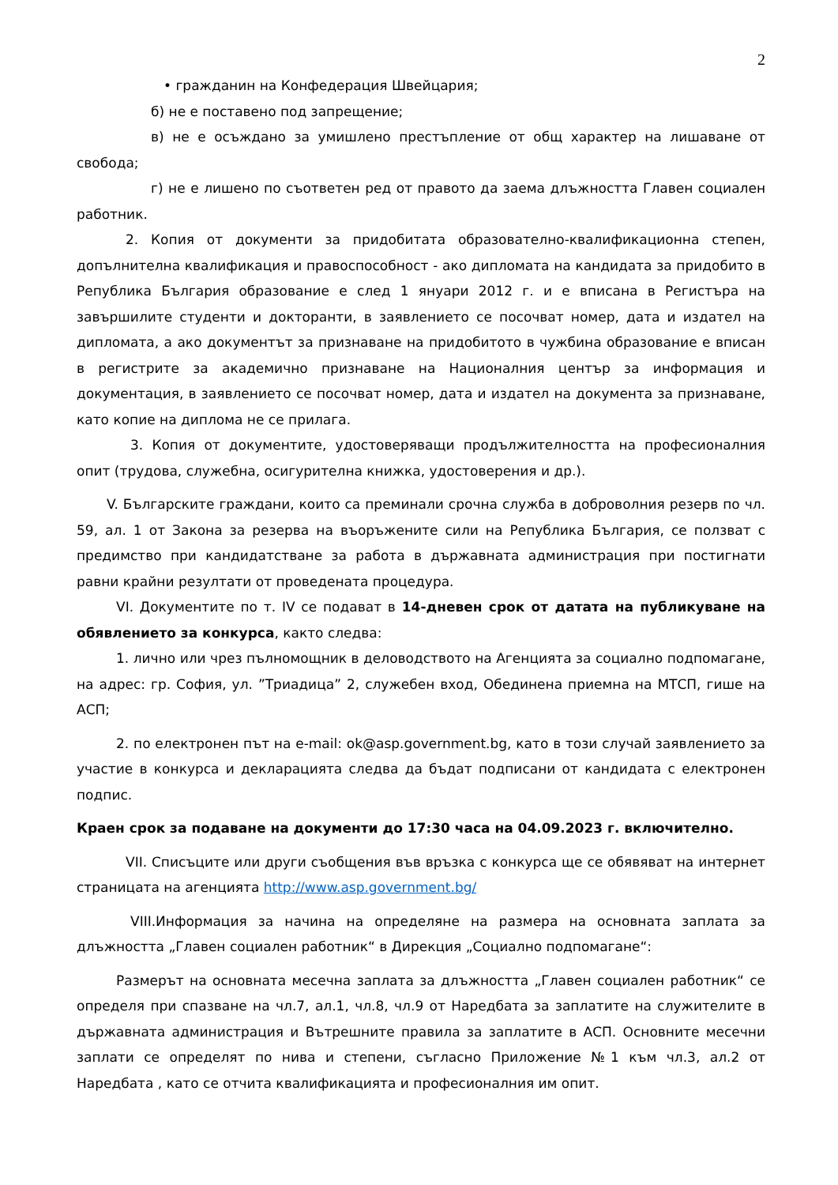2
• гражданин на Конфедерация Швейцария;
б) не е поставено под запрещение;
в) не е осъждано за умишлено престъпление от общ характер на лишаване от свобода;
г) не е лишено по съответен ред от правото да заема длъжността Главен социален работник.
2. Копия от документи за придобитата образователно-квалификационна степен, допълнителна квалификация и правоспособност - ако дипломата на кандидата за придобито в Република България образование е след 1 януари 2012 г. и е вписана в Регистъра на завършилите студенти и докторанти, в заявлението се посочват номер, дата и издател на дипломата, а ако документът за признаване на придобитото в чужбина образование е вписан в регистрите за академично признаване на Националния център за информация и документация, в заявлението се посочват номер, дата и издател на документа за признаване, като копие на диплома не се прилага.
3. Копия от документите, удостоверяващи продължителността на професионалния опит (трудова, служебна, осигурителна книжка, удостоверения и др.).
V. Българските граждани, които са преминали срочна служба в доброволния резерв по чл. 59, ал. 1 от Закона за резерва на въоръжените сили на Република България, се ползват с предимство при кандидатстване за работа в държавната администрация при постигнати равни крайни резултати от проведената процедура.
VI. Документите по т. IV се подават в 14-дневен срок от датата на публикуване на обявлението за конкурса, както следва:
1. лично или чрез пълномощник в деловодството на Агенцията за социално подпомагане, на адрес: гр. София, ул. ”Триадица” 2, служебен вход, Обединена приемна на МТСП, гише на АСП;
2. по електронен път на e-mail: ok@asp.government.bg, като в този случай заявлението за участие в конкурса и декларацията следва да бъдат подписани от кандидата с електронен подпис.
Краен срок за подаване на документи до 17:30 часа на 04.09.2023 г. включително.
VII. Списъците или други съобщения във връзка с конкурса ще се обявяват на интернет страницата на агенцията http://www.asp.government.bg/
VIII.Информация за начина на определяне на размера на основната заплата за длъжността „Главен социален работник“ в Дирекция „Социално подпомагане“:
Размерът на основната месечна заплата за длъжността „Главен социален работник“ се определя при спазване на чл.7, ал.1, чл.8, чл.9 от Наредбата за заплатите на служителите в държавната администрация и Вътрешните правила за заплатите в АСП. Основните месечни заплати се определят по нива и степени, съгласно Приложение №1 към чл.3, ал.2 от Наредбата , като се отчита квалификацията и професионалния им опит.